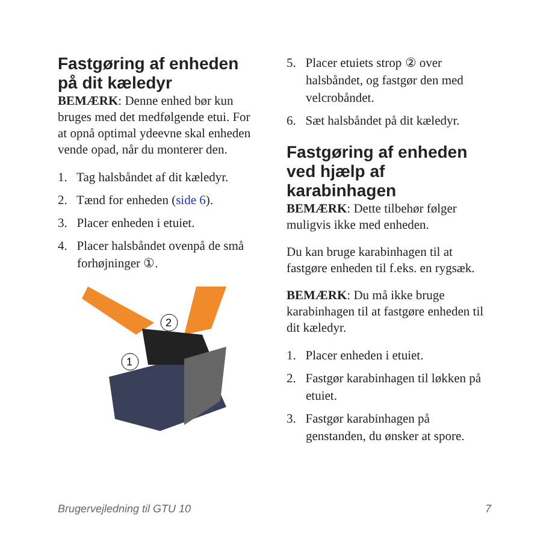Fastgøring af enheden på dit kæledyr
BEMÆRK: Denne enhed bør kun bruges med det medfølgende etui. For at opnå optimal ydeevne skal enheden vende opad, når du monterer den.
1. Tag halsbåndet af dit kæledyr.
2. Tænd for enheden (side 6).
3. Placer enheden i etuiet.
4. Placer halsbåndet ovenpå de små forhøjninger ①.
2
1
5. Placer etuiets strop ② over halsbåndet, og fastgør den med velcrobåndet.
6. Sæt halsbåndet på dit kæledyr.
Fastgøring af enheden ved hjælp af karabinhagen
BEMÆRK: Dette tilbehør følger muligvis ikke med enheden.
Du kan bruge karabinhagen til at fastgøre enheden til f.eks. en rygsæk.
BEMÆRK: Du må ikke bruge karabinhagen til at fastgøre enheden til dit kæledyr.
1. Placer enheden i etuiet.
2. Fastgør karabinhagen til løkken på etuiet.
3. Fastgør karabinhagen på genstanden, du ønsker at spore.
Brugervejledning til GTU 10 7